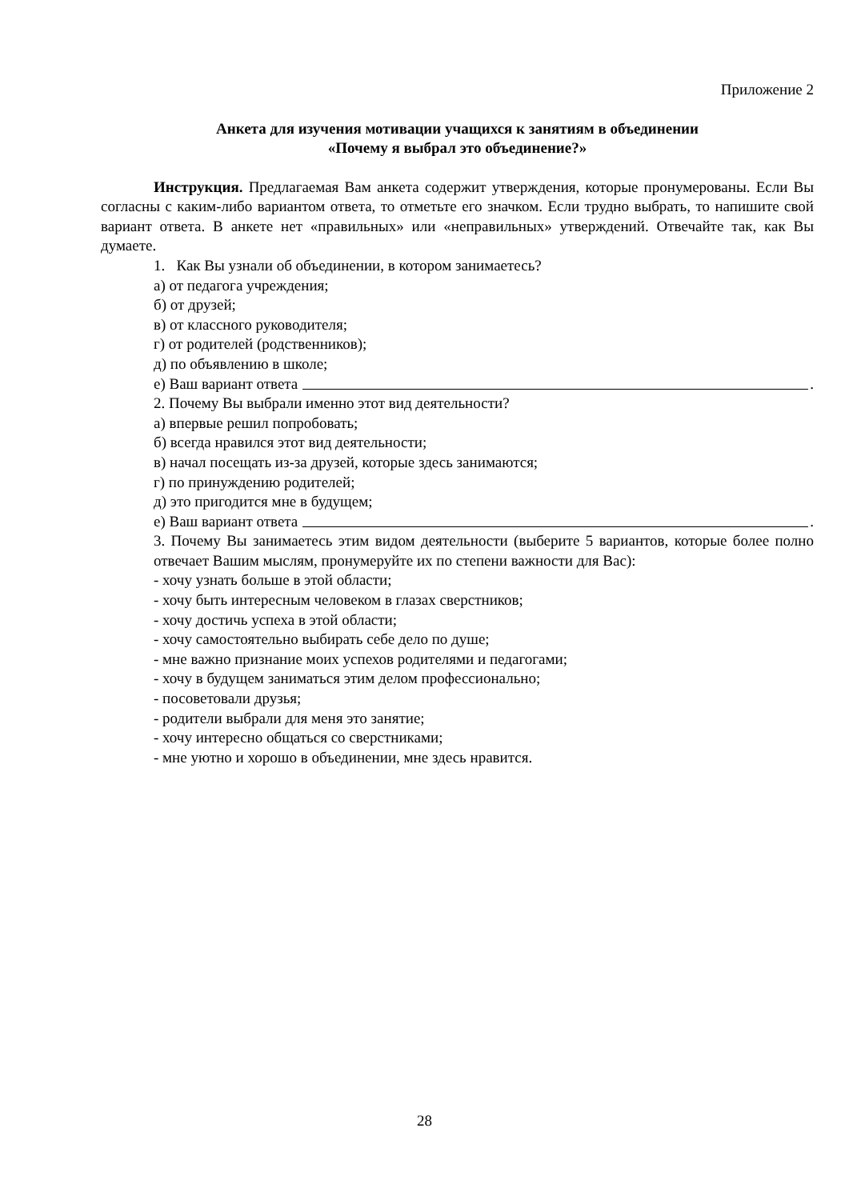Приложение 2
Анкета для изучения мотивации учащихся к занятиям в объединении
«Почему я выбрал это объединение?»
Инструкция. Предлагаемая Вам анкета содержит утверждения, которые пронумерованы. Если Вы согласны с каким-либо вариантом ответа, то отметьте его значком. Если трудно выбрать, то напишите свой вариант ответа. В анкете нет «правильных» или «неправильных» утверждений. Отвечайте так, как Вы думаете.
1. Как Вы узнали об объединении, в котором занимаетесь?
а) от педагога учреждения;
б) от друзей;
в) от классного руководителя;
г) от родителей (родственников);
д) по объявлению в школе;
е) Ваш вариант ответа .
2. Почему Вы выбрали именно этот вид деятельности?
а) впервые решил попробовать;
б) всегда нравился этот вид деятельности;
в) начал посещать из-за друзей, которые здесь занимаются;
г) по принуждению родителей;
д) это пригодится мне в будущем;
е) Ваш вариант ответа .
3. Почему Вы занимаетесь этим видом деятельности (выберите 5 вариантов, которые более полно отвечает Вашим мыслям, пронумеруйте их по степени важности для Вас):
- хочу узнать больше в этой области;
- хочу быть интересным человеком в глазах сверстников;
- хочу достичь успеха в этой области;
- хочу самостоятельно выбирать себе дело по душе;
- мне важно признание моих успехов родителями и педагогами;
- хочу в будущем заниматься этим делом профессионально;
- посоветовали друзья;
- родители выбрали для меня это занятие;
- хочу интересно общаться со сверстниками;
- мне уютно и хорошо в объединении, мне здесь нравится.
28